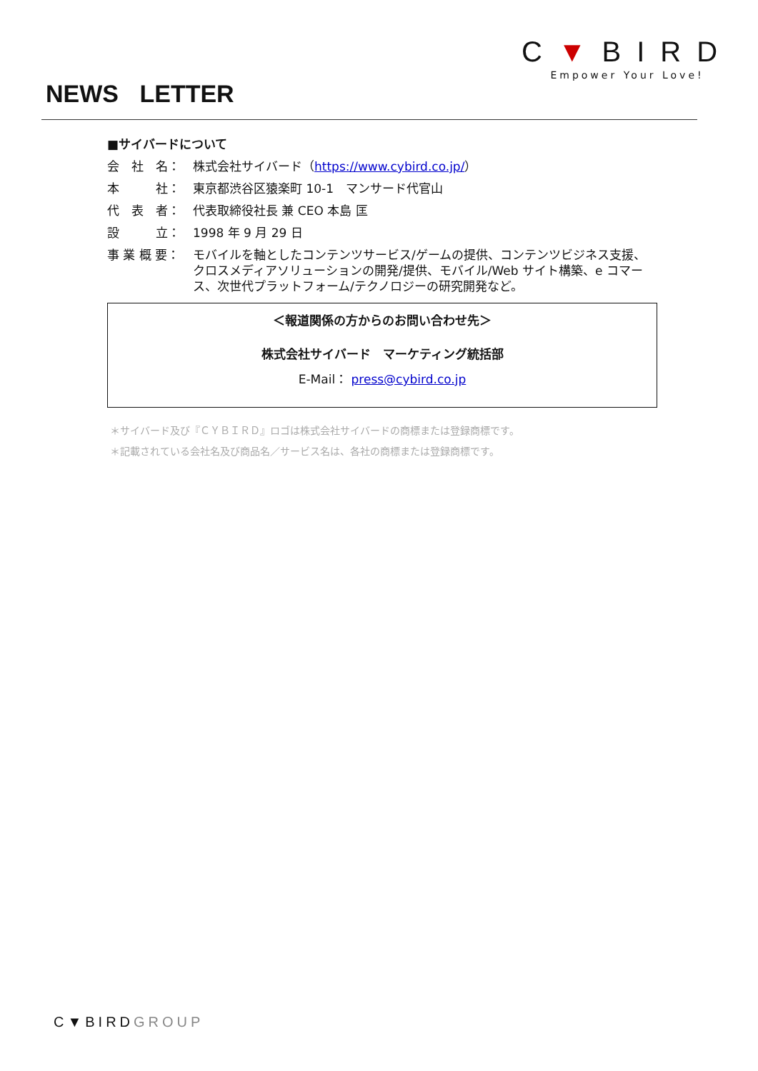C▼BIRD
Empower Your Love!
NEWS LETTER
■サイバードについて
会　社　名： 株式会社サイバード（https://www.cybird.co.jp/）
本　　　社： 東京都渋谷区猿楽町 10-1　マンサード代官山
代　表　者： 代表取締役社長 兼 CEO 本島 匡
設　　　立： 1998 年 9 月 29 日
事 業 概 要： モバイルを軸としたコンテンツサービス/ゲームの提供、コンテンツビジネス支援、クロスメディアソリューションの開発/提供、モバイル/Web サイト構築、e コマース、次世代プラットフォーム/テクノロジーの研究開発など。
＜報道関係の方からのお問い合わせ先＞
株式会社サイバード　マーケティング統括部
E-Mail： press@cybird.co.jp
＊サイバード及び『ＣＹＢＩＲＤ』ロゴは株式会社サイバードの商標または登録商標です。
＊記載されている会社名及び商品名／サービス名は、各社の商標または登録商標です。
C▼BIRDGROUP